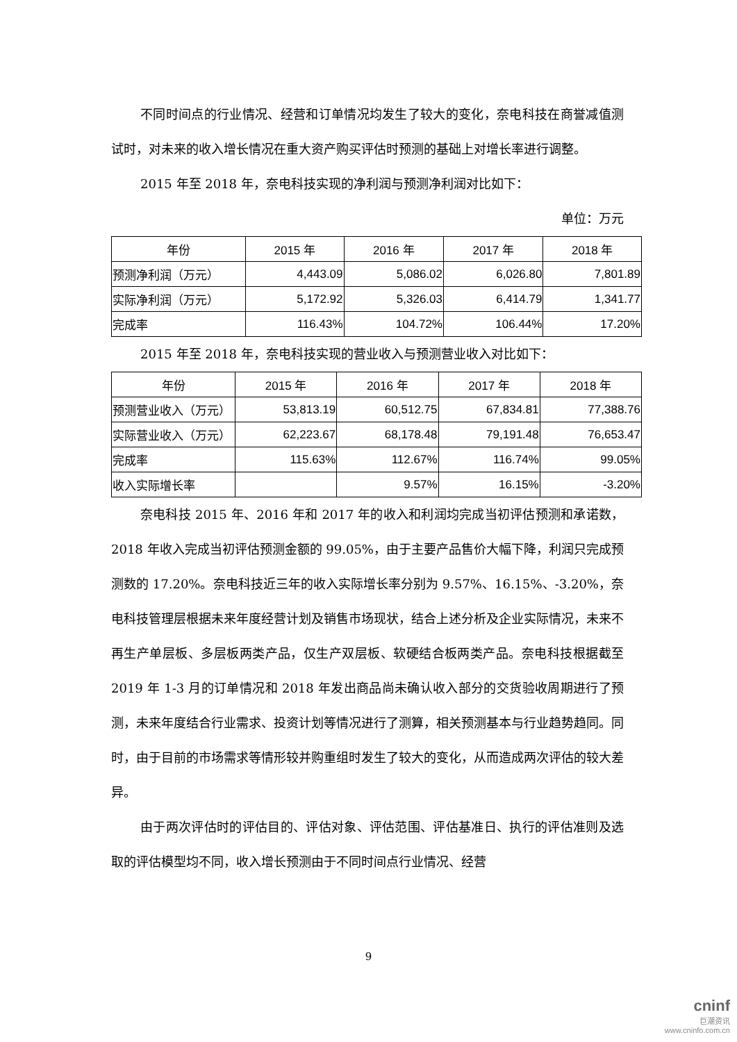不同时间点的行业情况、经营和订单情况均发生了较大的变化，奈电科技在商誉减值测试时，对未来的收入增长情况在重大资产购买评估时预测的基础上对增长率进行调整。
2015 年至 2018 年，奈电科技实现的净利润与预测净利润对比如下：
单位：万元
| 年份 | 2015 年 | 2016 年 | 2017 年 | 2018 年 |
| --- | --- | --- | --- | --- |
| 预测净利润（万元） | 4,443.09 | 5,086.02 | 6,026.80 | 7,801.89 |
| 实际净利润（万元） | 5,172.92 | 5,326.03 | 6,414.79 | 1,341.77 |
| 完成率 | 116.43% | 104.72% | 106.44% | 17.20% |
2015 年至 2018 年，奈电科技实现的营业收入与预测营业收入对比如下：
| 年份 | 2015 年 | 2016 年 | 2017 年 | 2018 年 |
| --- | --- | --- | --- | --- |
| 预测营业收入（万元） | 53,813.19 | 60,512.75 | 67,834.81 | 77,388.76 |
| 实际营业收入（万元） | 62,223.67 | 68,178.48 | 79,191.48 | 76,653.47 |
| 完成率 | 115.63% | 112.67% | 116.74% | 99.05% |
| 收入实际增长率 | | 9.57% | 16.15% | -3.20% |
奈电科技 2015 年、2016 年和 2017 年的收入和利润均完成当初评估预测和承诺数，2018 年收入完成当初评估预测金额的 99.05%，由于主要产品售价大幅下降，利润只完成预测数的 17.20%。奈电科技近三年的收入实际增长率分别为 9.57%、16.15%、-3.20%，奈电科技管理层根据未来年度经营计划及销售市场现状，结合上述分析及企业实际情况，未来不再生产单层板、多层板两类产品，仅生产双层板、软硬结合板两类产品。奈电科技根据截至 2019 年 1-3 月的订单情况和 2018 年发出商品尚未确认收入部分的交货验收周期进行了预测，未来年度结合行业需求、投资计划等情况进行了测算，相关预测基本与行业趋势趋同。同时，由于目前的市场需求等情形较并购重组时发生了较大的变化，从而造成两次评估的较大差异。
由于两次评估时的评估目的、评估对象、评估范围、评估基准日、执行的评估准则及选取的评估模型均不同，收入增长预测由于不同时间点行业情况、经营
9
cninf
巨潮资讯
www.cninfo.com.cn